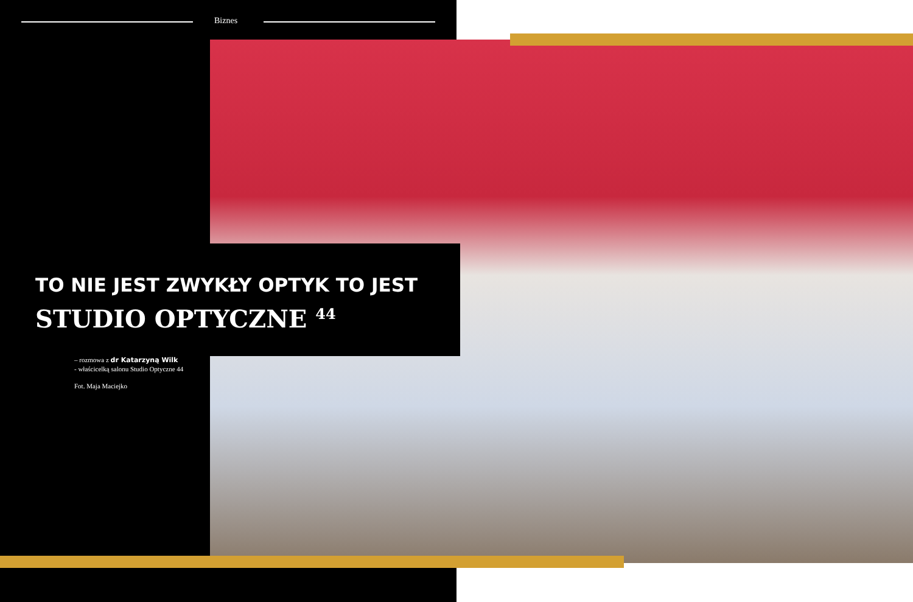Biznes
TO NIE JEST ZWYKŁY OPTYK TO JEST
STUDIO OPTYCZNE <sup>44</sup>
– rozmowa z dr Katarzyną Wilk
- właścicelką salonu Studio Optyczne 44
Fot. Maja Maciejko